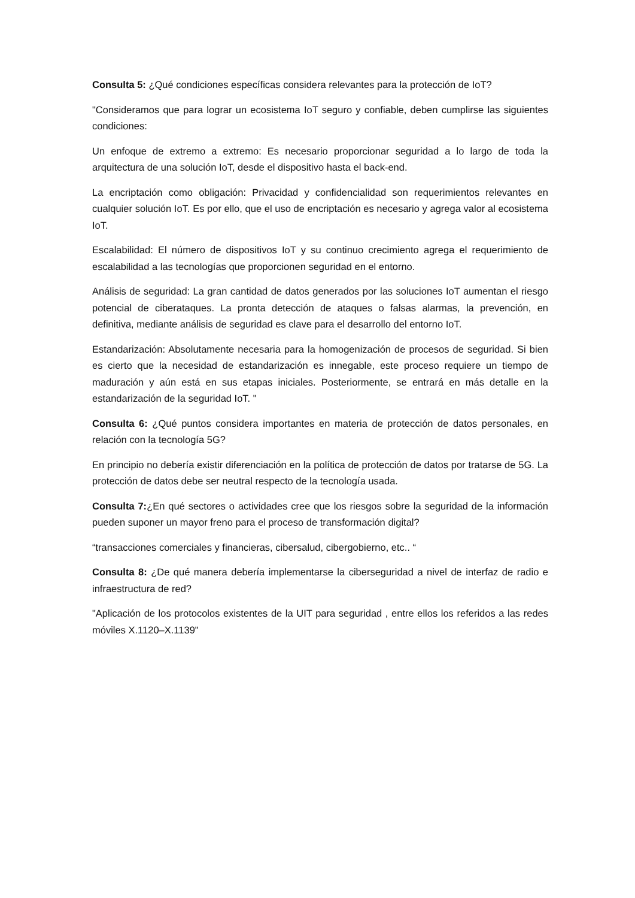Consulta 5: ¿Qué condiciones específicas considera relevantes para la protección de IoT?
"Consideramos que para lograr un ecosistema IoT seguro y confiable, deben cumplirse las siguientes condiciones:
Un enfoque de extremo a extremo: Es necesario proporcionar seguridad a lo largo de toda la arquitectura de una solución IoT, desde el dispositivo hasta el back-end.
La encriptación como obligación: Privacidad y confidencialidad son requerimientos relevantes en cualquier solución IoT. Es por ello, que el uso de encriptación es necesario y agrega valor al ecosistema IoT.
Escalabilidad: El número de dispositivos IoT y su continuo crecimiento agrega el requerimiento de escalabilidad a las tecnologías que proporcionen seguridad en el entorno.
Análisis de seguridad: La gran cantidad de datos generados por las soluciones IoT aumentan el riesgo potencial de ciberataques. La pronta detección de ataques o falsas alarmas, la prevención, en definitiva, mediante análisis de seguridad es clave para el desarrollo del entorno IoT.
Estandarización: Absolutamente necesaria para la homogenización de procesos de seguridad. Si bien es cierto que la necesidad de estandarización es innegable, este proceso requiere un tiempo de maduración y aún está en sus etapas iniciales. Posteriormente, se entrará en más detalle en la estandarización de la seguridad IoT. "
Consulta 6: ¿Qué puntos considera importantes en materia de protección de datos personales, en relación con la tecnología 5G?
En principio no debería existir diferenciación en la política de protección de datos por tratarse de 5G. La protección de datos debe ser neutral respecto de la tecnología usada.
Consulta 7:¿En qué sectores o actividades cree que los riesgos sobre la seguridad de la información pueden suponer un mayor freno para el proceso de transformación digital?
“transacciones comerciales y financieras, cibersalud, cibergobierno, etc.. “
Consulta 8: ¿De qué manera debería implementarse la ciberseguridad a nivel de interfaz de radio e infraestructura de red?
"Aplicación de los protocolos existentes de la UIT para seguridad , entre ellos los referidos a las redes móviles X.1120–X.1139"